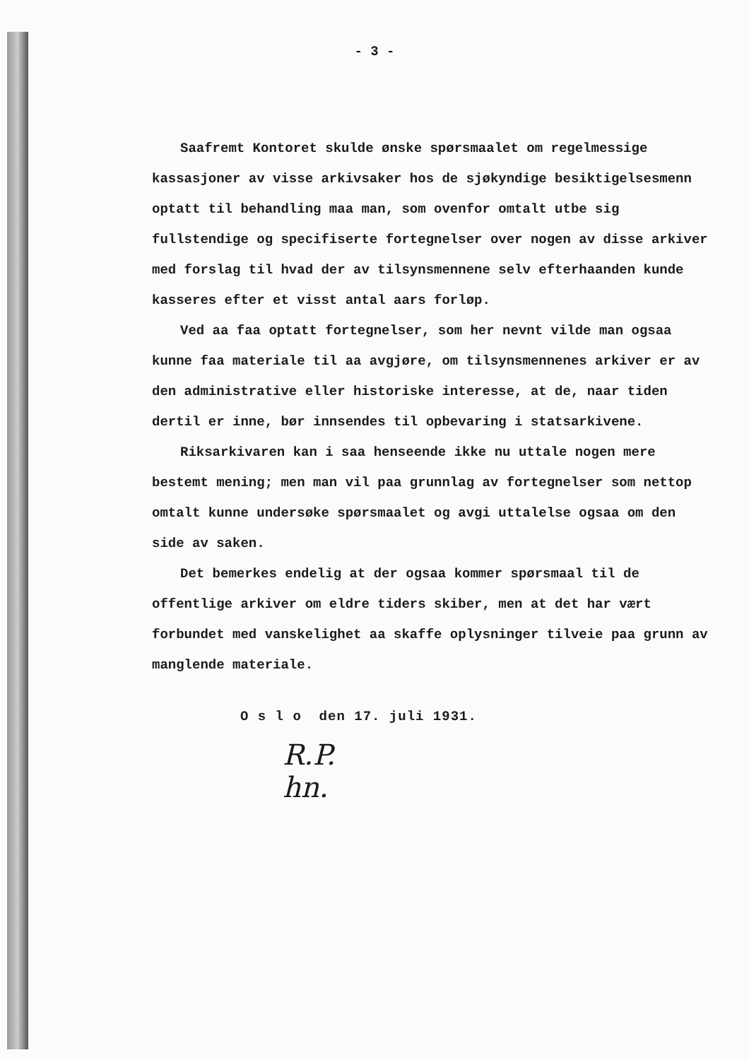- 3 -
Saafremt Kontoret skulde ønske spørsmaalet om regelmessige kassasjoner av visse arkivsaker hos de sjøkyndige besiktigelsesmenn optatt til behandling maa man, som ovenfor omtalt utbe sig fullstendige og specifiserte fortegnelser over nogen av disse arkiver med forslag til hvad der av tilsynsmennene selv efterhaanden kunde kasseres efter et visst antal aars forløp.
Ved aa faa optatt fortegnelser, som her nevnt vilde man ogsaa kunne faa materiale til aa avgjøre, om tilsynsmennenes arkiver er av den administrative eller historiske interesse, at de, naar tiden dertil er inne, bør innsendes til opbevaring i statsarkivene.
Riksarkivaren kan i saa henseende ikke nu uttale nogen mere bestemt mening; men man vil paa grunnlag av fortegnelser som nettop omtalt kunne undersøke spørsmaalet og avgi uttalelse ogsaa om den side av saken.
Det bemerkes endelig at der ogsaa kommer spørsmaal til de offentlige arkiver om eldre tiders skiber, men at det har vært forbundet med vanskelighet aa skaffe oplysninger tilveie paa grunn av manglende materiale.
O s l o den 17. juli 1931.
R.P.
hn.